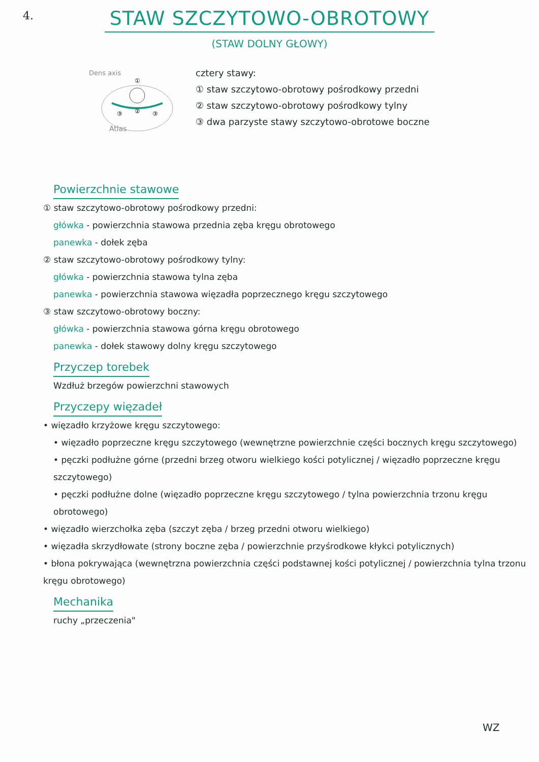4.
STAW SZCZYTOWO-OBROTOWY
(STAW DOLNY GŁOWY)
Dens axis
Atlas
①
②
③
③
cztery stawy:
① staw szczytowo-obrotowy pośrodkowy przedni
② staw szczytowo-obrotowy pośrodkowy tylny
③ dwa parzyste stawy szczytowo-obrotowe boczne
Powierzchnie stawowe
① staw szczytowo-obrotowy pośrodkowy przedni:
główka - powierzchnia stawowa przednia zęba kręgu obrotowego
panewka - dołek zęba
② staw szczytowo-obrotowy pośrodkowy tylny:
główka - powierzchnia stawowa tylna zęba
panewka - powierzchnia stawowa więzadła poprzecznego kręgu szczytowego
③ staw szczytowo-obrotowy boczny:
główka - powierzchnia stawowa górna kręgu obrotowego
panewka - dołek stawowy dolny kręgu szczytowego
Przyczep torebek
Wzdłuż brzegów powierzchni stawowych
Przyczepy więzadeł
• więzadło krzyżowe kręgu szczytowego:
• więzadło poprzeczne kręgu szczytowego (wewnętrzne powierzchnie części bocznych kręgu szczytowego)
• pęczki podłużne górne (przedni brzeg otworu wielkiego kości potylicznej / więzadło poprzeczne kręgu szczytowego)
• pęczki podłużne dolne (więzadło poprzeczne kręgu szczytowego / tylna powierzchnia trzonu kręgu obrotowego)
• więzadło wierzchołka zęba (szczyt zęba / brzeg przedni otworu wielkiego)
• więzadła skrzydłowate (strony boczne zęba / powierzchnie przyśrodkowe kłykci potylicznych)
• błona pokrywająca (wewnętrzna powierzchnia części podstawnej kości potylicznej / powierzchnia tylna trzonu kręgu obrotowego)
Mechanika
ruchy „przeczenia"
WZ